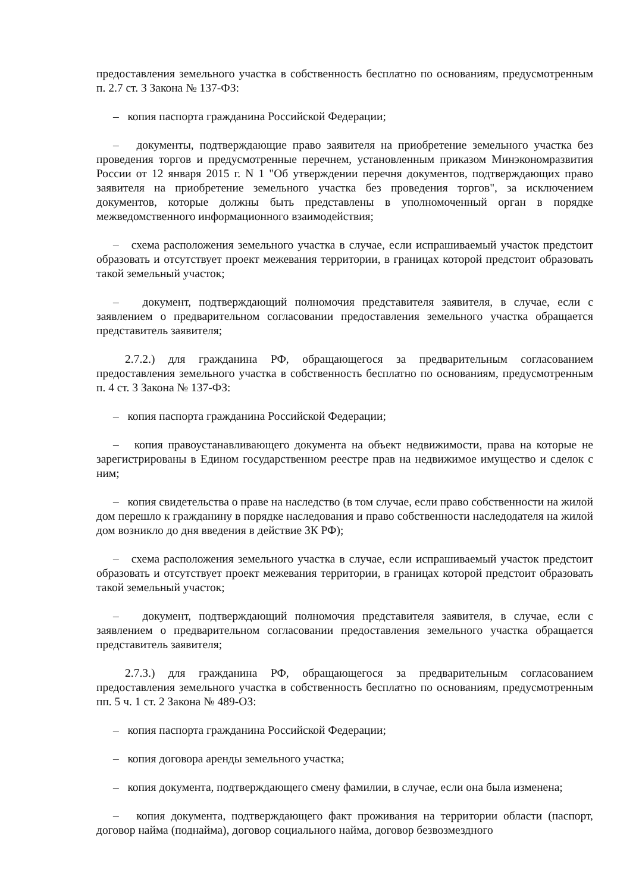предоставления земельного участка в собственность бесплатно по основаниям, предусмотренным п. 2.7 ст. 3 Закона № 137-ФЗ:
– копия паспорта гражданина Российской Федерации;
– документы, подтверждающие право заявителя на приобретение земельного участка без проведения торгов и предусмотренные перечнем, установленным приказом Минэкономразвития России от 12 января 2015 г. N 1 "Об утверждении перечня документов, подтверждающих право заявителя на приобретение земельного участка без проведения торгов", за исключением документов, которые должны быть представлены в уполномоченный орган в порядке межведомственного информационного взаимодействия;
– схема расположения земельного участка в случае, если испрашиваемый участок предстоит образовать и отсутствует проект межевания территории, в границах которой предстоит образовать такой земельный участок;
– документ, подтверждающий полномочия представителя заявителя, в случае, если с заявлением о предварительном согласовании предоставления земельного участка обращается представитель заявителя;
2.7.2.) для гражданина РФ, обращающегося за предварительным согласованием предоставления земельного участка в собственность бесплатно по основаниям, предусмотренным п. 4 ст. 3 Закона № 137-ФЗ:
– копия паспорта гражданина Российской Федерации;
– копия правоустанавливающего документа на объект недвижимости, права на которые не зарегистрированы в Едином государственном реестре прав на недвижимое имущество и сделок с ним;
– копия свидетельства о праве на наследство (в том случае, если право собственности на жилой дом перешло к гражданину в порядке наследования и право собственности наследодателя на жилой дом возникло до дня введения в действие ЗК РФ);
– схема расположения земельного участка в случае, если испрашиваемый участок предстоит образовать и отсутствует проект межевания территории, в границах которой предстоит образовать такой земельный участок;
– документ, подтверждающий полномочия представителя заявителя, в случае, если с заявлением о предварительном согласовании предоставления земельного участка обращается представитель заявителя;
2.7.3.) для гражданина РФ, обращающегося за предварительным согласованием предоставления земельного участка в собственность бесплатно по основаниям, предусмотренным пп. 5 ч. 1 ст. 2 Закона № 489-ОЗ:
– копия паспорта гражданина Российской Федерации;
– копия договора аренды земельного участка;
– копия документа, подтверждающего смену фамилии, в случае, если она была изменена;
– копия документа, подтверждающего факт проживания на территории области (паспорт, договор найма (поднайма), договор социального найма, договор безвозмездного